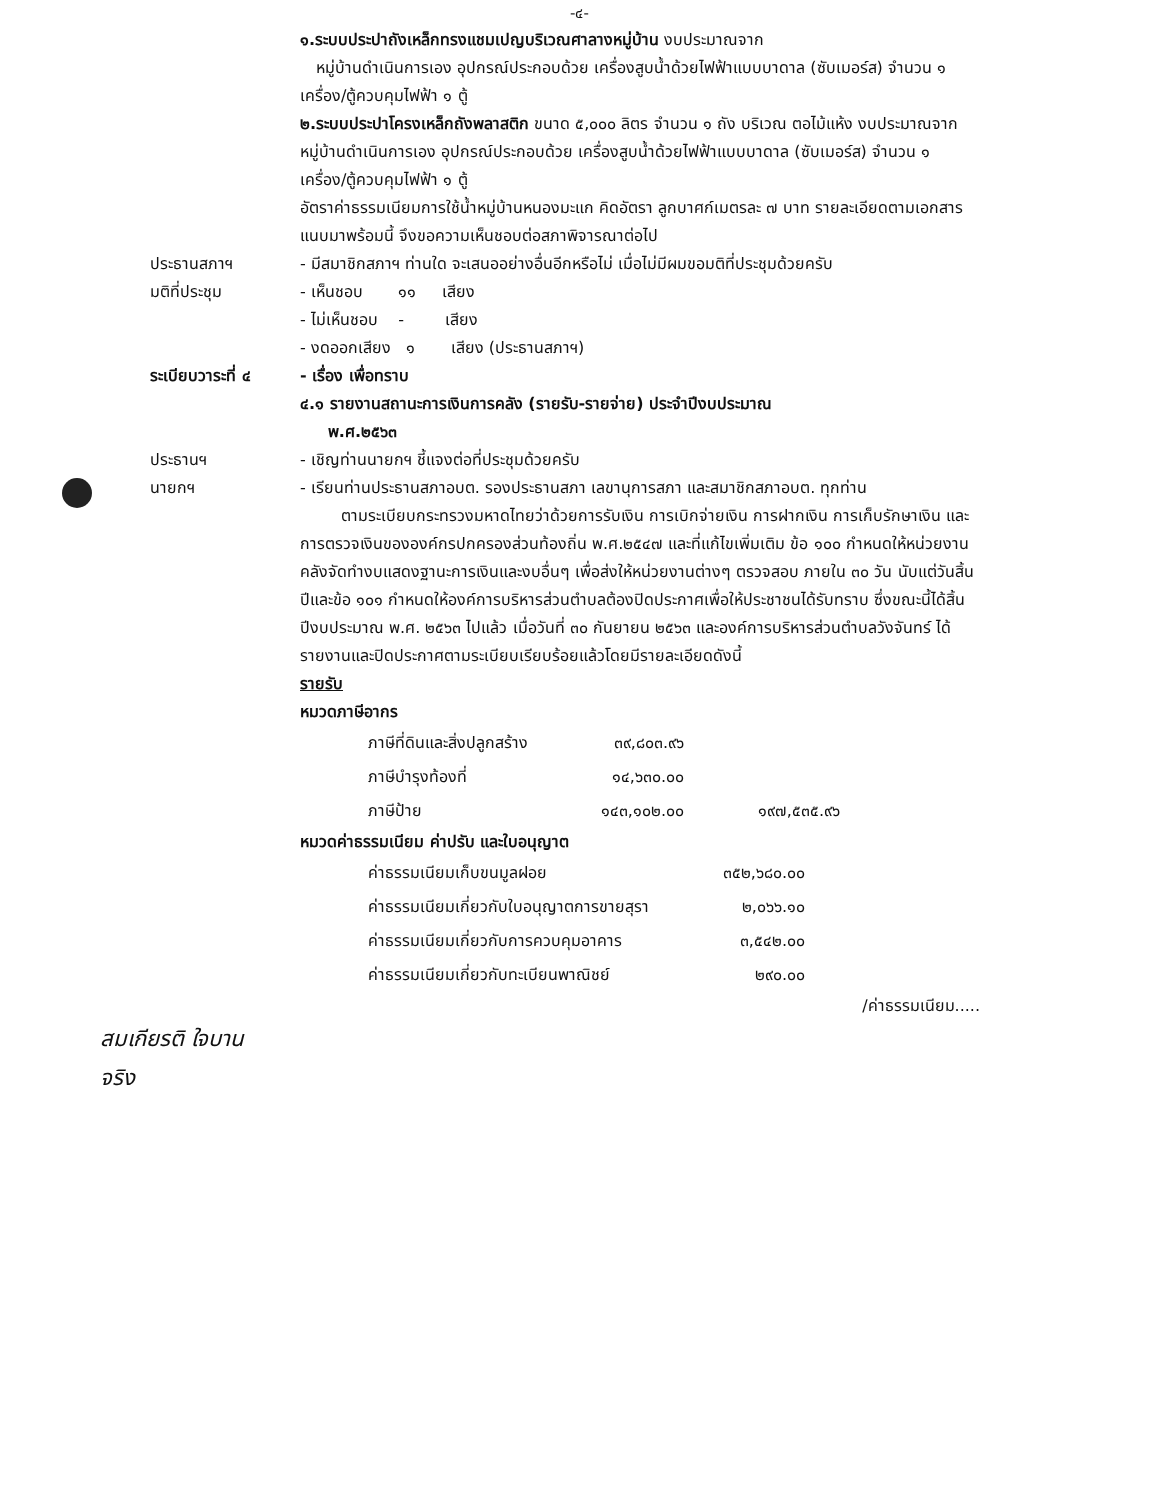-๔-
๑.ระบบประปาถังเหล็กทรงแชมเปญบริเวณศาลางหมู่บ้าน งบประมาณจาก
หมู่บ้านดำเนินการเอง อุปกรณ์ประกอบด้วย เครื่องสูบน้ำด้วยไฟฟ้าแบบบาดาล (ซับเมอร์ส) จำนวน ๑ เครื่อง/ตู้ควบคุมไฟฟ้า ๑ ตู้
๒.ระบบประปาโครงเหล็กถังพลาสติก ขนาด ๕,๐๐๐ ลิตร จำนวน ๑ ถัง บริเวณ ตอไม้แห้ง งบประมาณจากหมู่บ้านดำเนินการเอง อุปกรณ์ประกอบด้วย เครื่องสูบน้ำด้วยไฟฟ้าแบบบาดาล (ซับเมอร์ส) จำนวน ๑ เครื่อง/ตู้ควบคุมไฟฟ้า ๑ ตู้
อัตราค่าธรรมเนียมการใช้น้ำหมู่บ้านหนองมะแก คิดอัตรา ลูกบาศก์เมตรละ ๗ บาท รายละเอียดตามเอกสารแนบมาพร้อมนี้ จึงขอความเห็นชอบต่อสภาพิจารณาต่อไป
ประธานสภาฯ - มีสมาชิกสภาฯ ท่านใด จะเสนออย่างอื่นอีกหรือไม่ เมื่อไม่มีผมขอมติที่ประชุมด้วยครับ
มติที่ประชุม - เห็นชอบ ๑๑ เสียง
- ไม่เห็นชอบ - เสียง
- งดออกเสียง ๑ เสียง (ประธานสภาฯ)
ระเบียบวาระที่ ๔ - เรื่อง เพื่อทราบ
๔.๑ รายงานสถานะการเงินการคลัง (รายรับ-รายจ่าย) ประจำปีงบประมาณ
พ.ศ.๒๕๖๓
ประธานฯ - เชิญท่านนายกฯ ชี้แจงต่อที่ประชุมด้วยครับ
นายกฯ - เรียนท่านประธานสภาอบต. รองประธานสภา เลขานุการสภา และสมาชิกสภาอบต. ทุกท่าน
ตามระเบียบกระทรวงมหาดไทยว่าด้วยการรับเงิน การเบิกจ่ายเงิน การฝากเงิน การเก็บรักษาเงิน และการตรวจเงินขององค์กรปกครองส่วนท้องถิ่น พ.ศ.๒๕๔๗ และที่แก้ไขเพิ่มเติม ข้อ ๑๐๐ กำหนดให้หน่วยงานคลังจัดทำงบแสดงฐานะการเงินและงบอื่นๆ เพื่อส่งให้หน่วยงานต่างๆ ตรวจสอบ ภายใน ๓๐ วัน นับแต่วันสิ้นปีและข้อ ๑๐๑ กำหนดให้องค์การบริหารส่วนตำบลต้องปิดประกาศเพื่อให้ประชาชนได้รับทราบ ซึ่งขณะนี้ได้สิ้นปีงบประมาณ พ.ศ. ๒๕๖๓ ไปแล้ว เมื่อวันที่ ๓๐ กันยายน ๒๕๖๓ และองค์การบริหารส่วนตำบลวังจันทร์ ได้รายงานและปิดประกาศตามระเบียบเรียบร้อยแล้วโดยมีรายละเอียดดังนี้
รายรับ
หมวดภาษีอากร
| ภาษีที่ดินและสิ่งปลูกสร้าง | ๓๙,๘๐๓.๙๖ | |
| ภาษีบำรุงท้องที่ | ๑๔,๖๓๐.๐๐ | |
| ภาษีป้าย | ๑๔๓,๑๐๒.๐๐ | ๑๙๗,๕๓๕.๙๖ |
หมวดค่าธรรมเนียม ค่าปรับ และใบอนุญาต
| ค่าธรรมเนียมเก็บขนมูลฝอย | ๓๕๒,๖๘๐.๐๐ |
| ค่าธรรมเนียมเกี่ยวกับใบอนุญาตการขายสุรา | ๒,๐๖๖.๑๐ |
| ค่าธรรมเนียมเกี่ยวกับการควบคุมอาคาร | ๓,๕๔๒.๐๐ |
| ค่าธรรมเนียมเกี่ยวกับทะเบียนพาณิชย์ | ๒๙๐.๐๐ |
/ค่าธรรมเนียม.....
สมเกียรติ ใจบาน
จริง